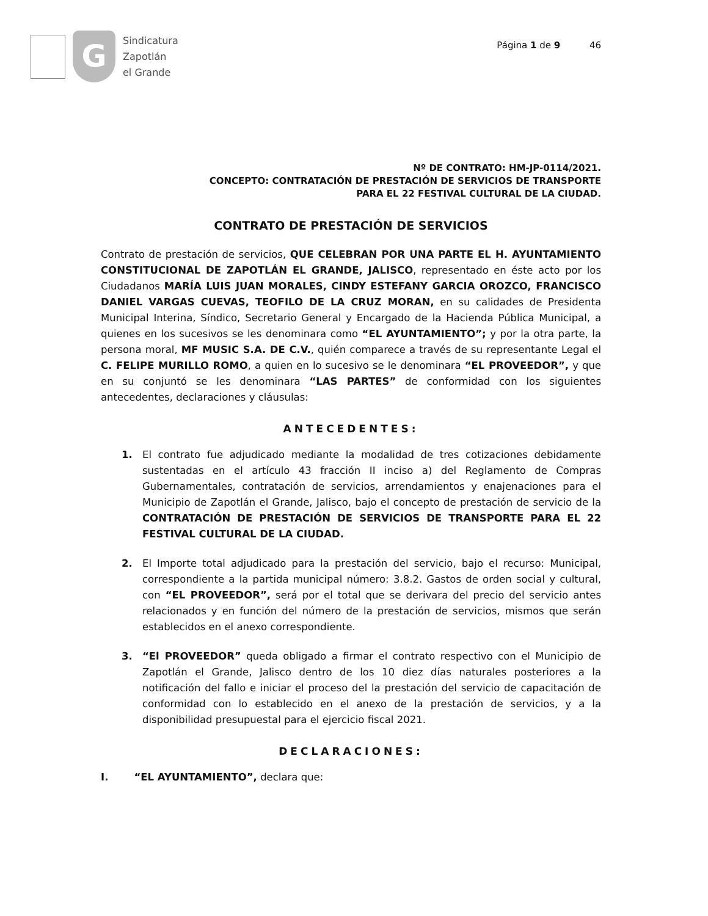G
Sindicatura
Zapotlán
el Grande
Página 1 de 9 46
Nº DE CONTRATO: HM-JP-0114/2021.
CONCEPTO: CONTRATACIÓN DE PRESTACIÓN DE SERVICIOS DE TRANSPORTE
PARA EL 22 FESTIVAL CULTURAL DE LA CIUDAD.
CONTRATO DE PRESTACIÓN DE SERVICIOS
Contrato de prestación de servicios, QUE CELEBRAN POR UNA PARTE EL H. AYUNTAMIENTO CONSTITUCIONAL DE ZAPOTLÁN EL GRANDE, JALISCO, representado en éste acto por los Ciudadanos MARÍA LUIS JUAN MORALES, CINDY ESTEFANY GARCIA OROZCO, FRANCISCO DANIEL VARGAS CUEVAS, TEOFILO DE LA CRUZ MORAN, en su calidades de Presidenta Municipal Interina, Síndico, Secretario General y Encargado de la Hacienda Pública Municipal, a quienes en los sucesivos se les denominara como “EL AYUNTAMIENTO”; y por la otra parte, la persona moral, MF MUSIC S.A. DE C.V., quién comparece a través de su representante Legal el C. FELIPE MURILLO ROMO, a quien en lo sucesivo se le denominara “EL PROVEEDOR”, y que en su conjuntó se les denominara “LAS PARTES” de conformidad con los siguientes antecedentes, declaraciones y cláusulas:
ANTECEDENTES:
1. El contrato fue adjudicado mediante la modalidad de tres cotizaciones debidamente sustentadas en el artículo 43 fracción II inciso a) del Reglamento de Compras Gubernamentales, contratación de servicios, arrendamientos y enajenaciones para el Municipio de Zapotlán el Grande, Jalisco, bajo el concepto de prestación de servicio de la CONTRATACIÓN DE PRESTACIÓN DE SERVICIOS DE TRANSPORTE PARA EL 22 FESTIVAL CULTURAL DE LA CIUDAD.
2. El Importe total adjudicado para la prestación del servicio, bajo el recurso: Municipal, correspondiente a la partida municipal número: 3.8.2. Gastos de orden social y cultural, con “EL PROVEEDOR”, será por el total que se derivara del precio del servicio antes relacionados y en función del número de la prestación de servicios, mismos que serán establecidos en el anexo correspondiente.
3. “El PROVEEDOR” queda obligado a firmar el contrato respectivo con el Municipio de Zapotlán el Grande, Jalisco dentro de los 10 diez días naturales posteriores a la notificación del fallo e iniciar el proceso del la prestación del servicio de capacitación de conformidad con lo establecido en el anexo de la prestación de servicios, y a la disponibilidad presupuestal para el ejercicio fiscal 2021.
DECLARACIONES:
I. “EL AYUNTAMIENTO”, declara que: